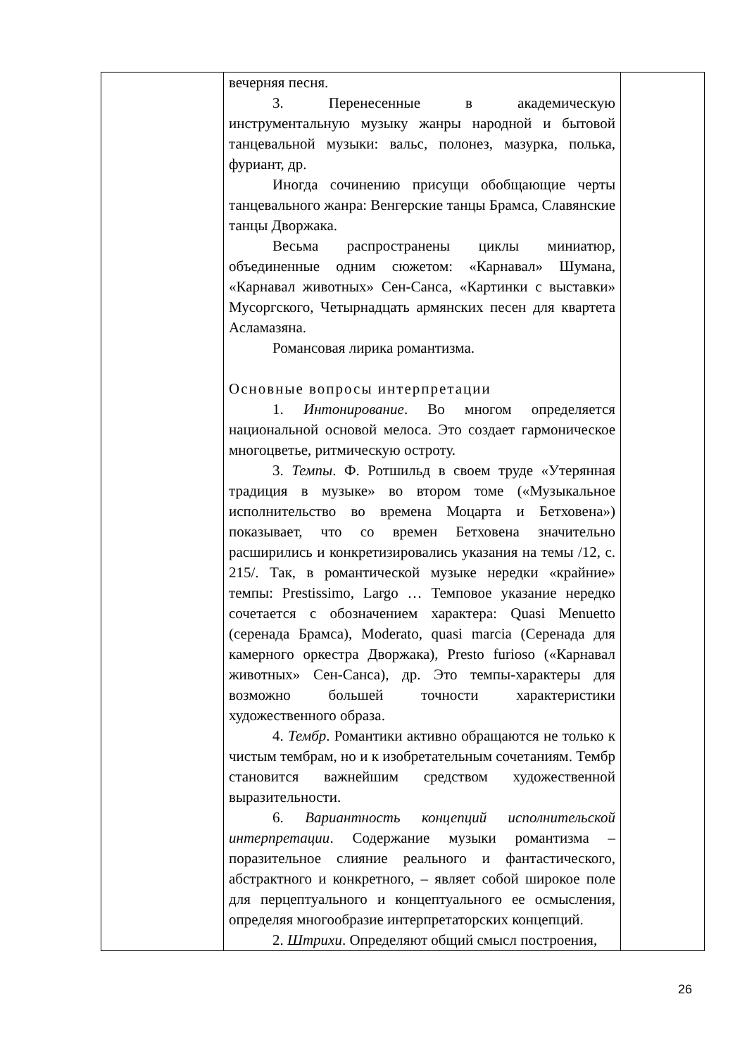| | вечерняя песня. 3. Перенесенные в академическую инструментальную музыку жанры народной и бытовой танцевальной музыки: вальс, полонез, мазурка, полька, фуриант, др. Иногда сочинению присущи обобщающие черты танцевального жанра: Венгерские танцы Брамса, Славянские танцы Дворжака. Весьма распространены циклы миниатюр, объединенные одним сюжетом: «Карнавал» Шумана, «Карнавал животных» Сен-Санса, «Картинки с выставки» Мусоргского, Четырнадцать армянских песен для квартета Асламазяна. Романсовая лирика романтизма. Основные вопросы интерпретации 1. Интонирование . Во многом определяется национальной основой мелоса. Это создает гармоническое многоцветье, ритмическую остроту. 3. Темпы . Ф. Ротшильд в своем труде «Утерянная традиция в музыке» во втором томе («Музыкальное исполнительство во времена Моцарта и Бетховена») показывает, что со времен Бетховена значительно расширились и конкретизировались указания на темы /12, с. 215/. Так, в романтической музыке нередки «крайние» темпы: Prestissimo, Largo … Темповое указание нередко сочетается с обозначением характера: Quasi Menuetto (серенада Брамса), Moderato, quasi marcia (Серенада для камерного оркестра Дворжака), Presto furioso («Карнавал животных» Сен-Санса), др. Это темпы-характеры для возможно большей точности характеристики художественного образа. 4. Тембр . Романтики активно обращаются не только к чистым тембрам, но и к изобретательным сочетаниям. Тембр становится важнейшим средством художественной выразительности. 6. Вариантность концепций исполнительской интерпретации . Содержание музыки романтизма – поразительное слияние реального и фантастического, абстрактного и конкретного, – являет собой широкое поле для перцептуального и концептуального ее осмысления, определяя многообразие интерпретаторских концепций. 2. Штрихи . Определяют общий смысл построения, | |
26